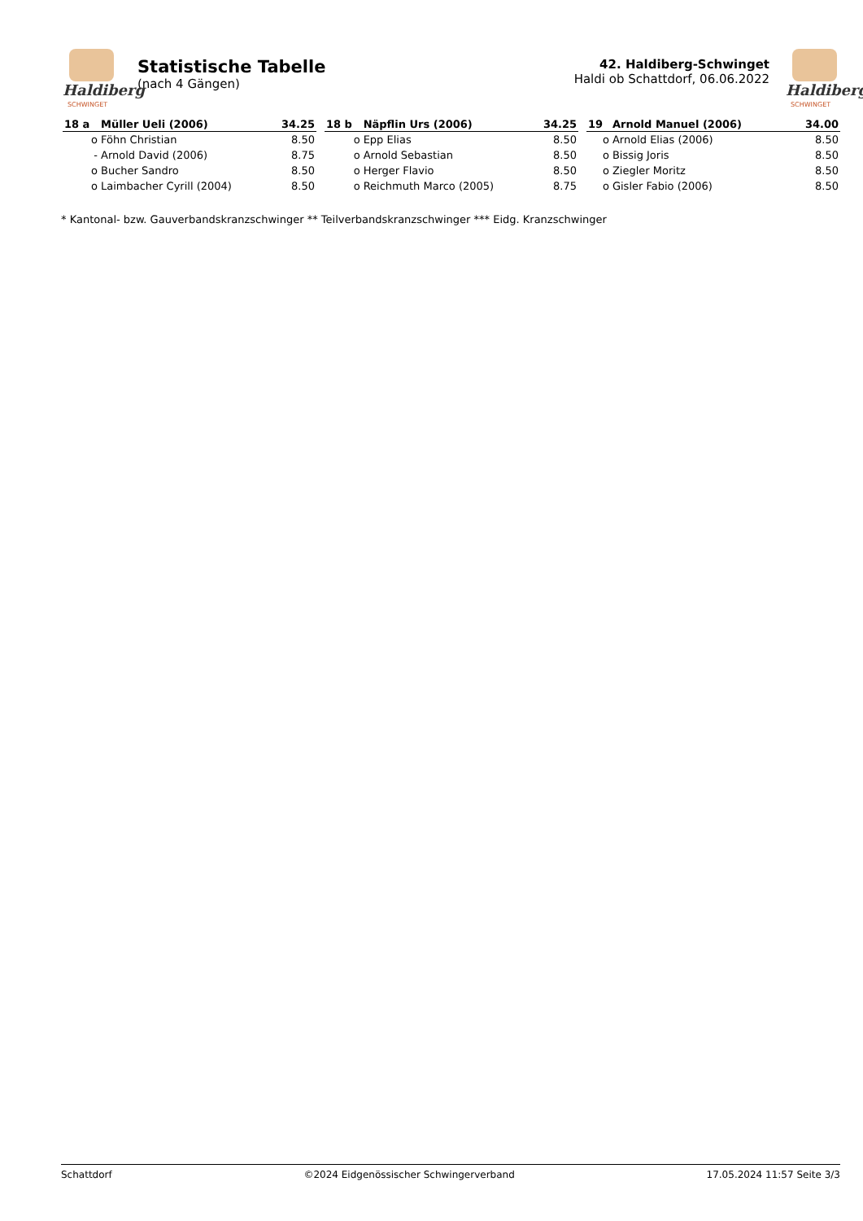Haldiberg
SCHWINGET
Statistische Tabelle
(nach 4 Gängen)
42. Haldiberg-Schwinget
Haldi ob Schattdorf, 06.06.2022
Haldiberg
SCHWINGET
| 18 a | Müller Ueli (2006) | 34.25 |
| --- | --- | --- |
| o | Föhn Christian | 8.50 |
| - | Arnold David (2006) | 8.75 |
| o | Bucher Sandro | 8.50 |
| o | Laimbacher Cyrill (2004) | 8.50 |
| 18 b | Näpflin Urs (2006) | 34.25 |
| --- | --- | --- |
| o | Epp Elias | 8.50 |
| o | Arnold Sebastian | 8.50 |
| o | Herger Flavio | 8.50 |
| o | Reichmuth Marco (2005) | 8.75 |
| 19 | Arnold Manuel (2006) | 34.00 |
| --- | --- | --- |
| o | Arnold Elias (2006) | 8.50 |
| o | Bissig Joris | 8.50 |
| o | Ziegler Moritz | 8.50 |
| o | Gisler Fabio (2006) | 8.50 |
* Kantonal- bzw. Gauverbandskranzschwinger ** Teilverbandskranzschwinger *** Eidg. Kranzschwinger
Schattdorf ©2024 Eidgenössischer Schwingerverband 17.05.2024 11:57 Seite 3/3